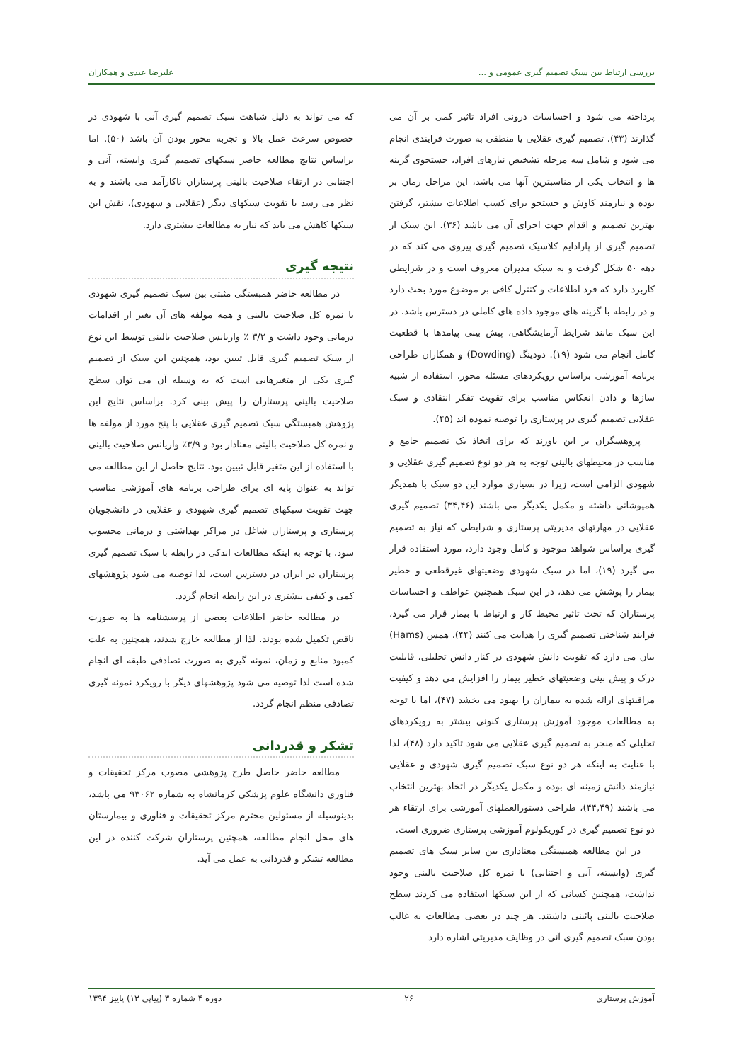بررسی ارتباط بین سبک تصمیم گیری عمومی و ... علیرضا عبدی و همکاران
پرداخته می شود و احساسات درونی افراد تاثیر کمی بر آن می گذارند (۴۳). تصمیم گیری عقلایی یا منطقی به صورت فرایندی انجام می شود و شامل سه مرحله تشخیص نیازهای افراد، جستجوی گزینه ها و انتخاب یکی از مناسبترین آنها می باشد، این مراحل زمان بر بوده و نیازمند کاوش و جستجو برای کسب اطلاعات بیشتر، گرفتن بهترین تصمیم و اقدام جهت اجرای آن می باشد (۳۶). این سبک از تصمیم گیری از پارادایم کلاسیک تصمیم گیری پیروی می کند که در دهه ۵۰ شکل گرفت و به سبک مدیران معروف است و در شرایطی کاربرد دارد که فرد اطلاعات و کنترل کافی بر موضوع مورد بحث دارد و در رابطه با گزینه های موجود داده های کاملی در دسترس باشد. در این سبک مانند شرایط آزمایشگاهی، پیش بینی پیامدها با قطعیت کامل انجام می شود (۱۹). دودینگ (Dowding) و همکاران طراحی برنامه آموزشی براساس رویکردهای مسئله محور، استفاده از شبیه سازها و دادن انعکاس مناسب برای تقویت تفکر انتقادی و سبک عقلایی تصمیم گیری در پرستاری را توصیه نموده اند (۴۵).
پژوهشگران بر این باورند که برای اتخاذ یک تصمیم جامع و مناسب در محیطهای بالینی توجه به هر دو نوع تصمیم گیری عقلایی و شهودی الزامی است، زیرا در بسیاری موارد این دو سبک با همدیگر همپوشانی داشته و مکمل یکدیگر می باشند (۳۴,۴۶) تصمیم گیری عقلایی در مهارتهای مدیریتی پرستاری و شرایطی که نیاز به تصمیم گیری براساس شواهد موجود و کامل وجود دارد، مورد استفاده قرار می گیرد (۱۹)، اما در سبک شهودی وضعیتهای غیرقطعی و خطیر بیمار را پوشش می دهد، در این سبک همچنین عواطف و احساسات پرستاران که تحت تاثیر محیط کار و ارتباط با بیمار قرار می گیرد، فرایند شناختی تصمیم گیری را هدایت می کنند (۴۴). همس (Hams) بیان می دارد که تقویت دانش شهودی در کنار دانش تحلیلی، قابلیت درک و پیش بینی وضعیتهای خطیر بیمار را افزایش می دهد و کیفیت مراقبتهای ارائه شده به بیماران را بهبود می بخشد (۴۷)، اما با توجه به مطالعات موجود آموزش پرستاری کنونی بیشتر به رویکردهای تحلیلی که منجر به تصمیم گیری عقلایی می شود تاکید دارد (۴۸)، لذا با عنایت به اینکه هر دو نوع سبک تصمیم گیری شهودی و عقلایی نیازمند دانش زمینه ای بوده و مکمل یکدیگر در اتخاذ بهترین انتخاب می باشند (۴۴,۴۹)، طراحی دستورالعملهای آموزشی برای ارتقاء هر دو نوع تصمیم گیری در کوریکولوم آموزشی پرستاری ضروری است.
در این مطالعه همبستگی معناداری بین سایر سبک های تصمیم گیری (وابسته، آنی و اجتنابی) با نمره کل صلاحیت بالینی وجود نداشت، همچنین کسانی که از این سبکها استفاده می کردند سطح صلاحیت بالینی پائینی داشتند. هر چند در بعضی مطالعات به غالب بودن سبک تصمیم گیری آنی در وظایف مدیریتی اشاره دارد
که می تواند به دلیل شباهت سبک تصمیم گیری آنی با شهودی در خصوص سرعت عمل بالا و تجربه محور بودن آن باشد (۵۰). اما براساس نتایج مطالعه حاضر سبکهای تصمیم گیری وابسته، آنی و اجتنابی در ارتقاء صلاحیت بالینی پرستاران ناکارآمد می باشند و به نظر می رسد با تقویت سبکهای دیگر (عقلایی و شهودی)، نقش این سبکها کاهش می یابد که نیاز به مطالعات بیشتری دارد.
نتیجه گیری
در مطالعه حاضر همبستگی مثبتی بین سبک تصمیم گیری شهودی با نمره کل صلاحیت بالینی و همه مولفه های آن بغیر از اقدامات درمانی وجود داشت و ۳/۲ ٪ واریانس صلاحیت بالینی توسط این نوع از سبک تصمیم گیری قابل تبیین بود، همچنین این سبک از تصمیم گیری یکی از متغیرهایی است که به وسیله آن می توان سطح صلاحیت بالینی پرستاران را پیش بینی کرد. براساس نتایج این پژوهش همبستگی سبک تصمیم گیری عقلایی با پنج مورد از مولفه ها و نمره کل صلاحیت بالینی معنادار بود و ۳/۹٪ واریانس صلاحیت بالینی با استفاده از این متغیر قابل تبیین بود. نتایج حاصل از این مطالعه می تواند به عنوان پایه ای برای طراحی برنامه های آموزشی مناسب جهت تقویت سبکهای تصمیم گیری شهودی و عقلایی در دانشجویان پرستاری و پرستاران شاغل در مراکز بهداشتی و درمانی محسوب شود. با توجه به اینکه مطالعات اندکی در رابطه با سبک تصمیم گیری پرستاران در ایران در دسترس است، لذا توصیه می شود پژوهشهای کمی و کیفی بیشتری در این رابطه انجام گردد.
در مطالعه حاضر اطلاعات بعضی از پرسشنامه ها به صورت ناقص تکمیل شده بودند. لذا از مطالعه خارج شدند، همچنین به علت کمبود منابع و زمان، نمونه گیری به صورت تصادفی طبقه ای انجام شده است لذا توصیه می شود پژوهشهای دیگر با رویکرد نمونه گیری تصادفی منظم انجام گردد.
تشکر و قدردانی
مطالعه حاضر حاصل طرح پژوهشی مصوب مرکز تحقیقات و فناوری دانشگاه علوم پزشکی کرمانشاه به شماره ۹۳۰۶۲ می باشد، بدینوسیله از مسئولین محترم مرکز تحقیقات و فناوری و بیمارستان های محل انجام مطالعه، همچنین پرستاران شرکت کننده در این مطالعه تشکر و قدردانی به عمل می آید.
آموزش پرستاری ۲۶ دوره ۴ شماره ۳ (پیاپی ۱۳) پاییز ۱۳۹۴